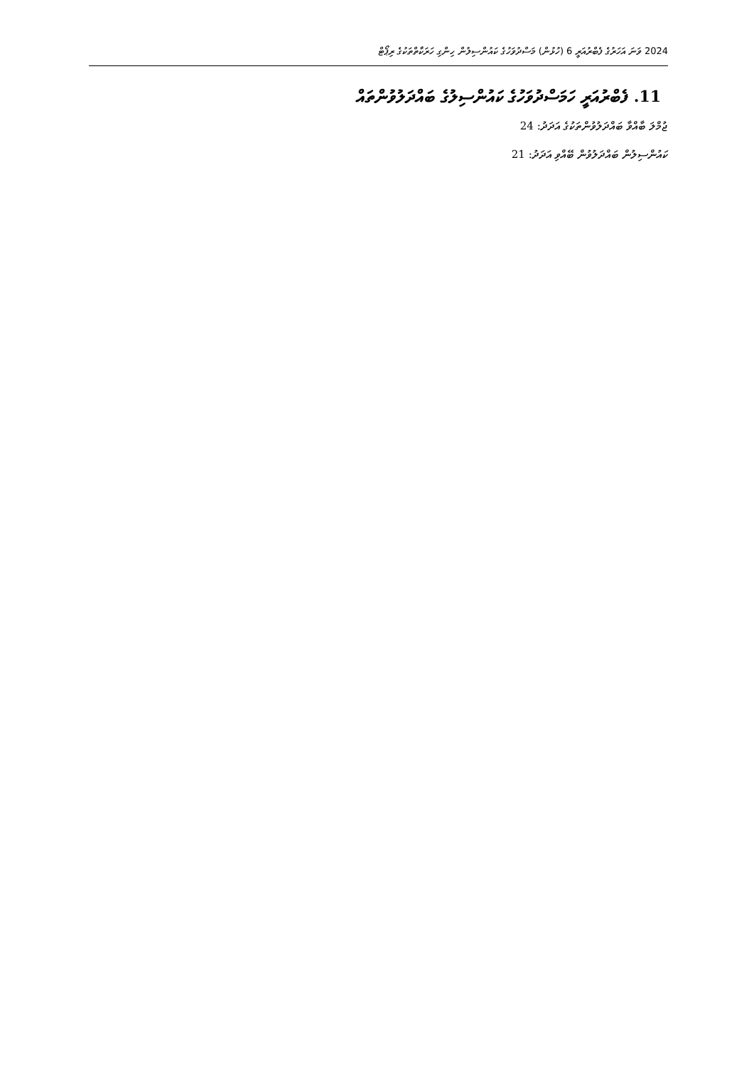2024 ވަނަ އަހަރުގެ ފެބްރުއަރީ 6 (ހުޅުން) މަސްދުވަހުގެ ކައުންސިލުން ހިންގި ހަރަކާތްތަކުގެ ރިޕޯޓް
11. ފެބްރުއަރީ ހަމަސްދުވަހުގެ ކައުންސިލުގެ ބައްދަލުވުންތައް
ޖުމްލަ ބާއްވާ ބައްދަލުވުންތަކުގެ އަދަދު: 24
ކައުންސިލުން ބައްދަލުވުން ބޭއްވި އަދަދު: 21